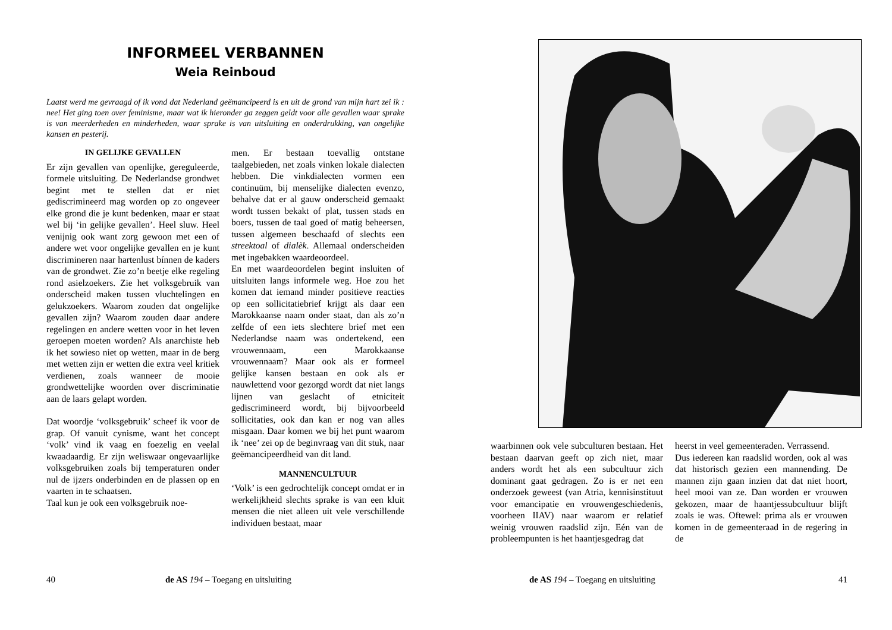INFORMEEL VERBANNEN
Weia Reinboud
Laatst werd me gevraagd of ik vond dat Nederland geëmancipeerd is en uit de grond van mijn hart zei ik : nee! Het ging toen over feminisme, maar wat ik hieronder ga zeggen geldt voor alle gevallen waar sprake is van meerderheden en minderheden, waar sprake is van uitsluiting en onderdrukking, van ongelijke kansen en pesterij.
IN GELIJKE GEVALLEN
Er zijn gevallen van openlijke, gereguleerde, formele uitsluiting. De Nederlandse grondwet begint met te stellen dat er niet gediscrimineerd mag worden op zo ongeveer elke grond die je kunt bedenken, maar er staat wel bij ‘in gelijke gevallen’. Heel sluw. Heel venijnig ook want zorg gewoon met een of andere wet voor ongelijke gevallen en je kunt discrimineren naar hartenlust bínnen de kaders van de grondwet. Zie zo’n beetje elke regeling rond asielzoekers. Zie het volksgebruik van onderscheid maken tussen vluchtelingen en gelukzoekers. Waarom zouden dat ongelijke gevallen zijn? Waarom zouden daar andere regelingen en andere wetten voor in het leven geroepen moeten worden? Als anarchiste heb ik het sowieso niet op wetten, maar in de berg met wetten zijn er wetten die extra veel kritiek verdienen, zoals wanneer de mooie grondwettelijke woorden over discriminatie aan de laars gelapt worden.
Dat woordje ‘volksgebruik’ scheef ik voor de grap. Of vanuit cynisme, want het concept ‘volk’ vind ik vaag en foezelig en veelal kwaadaardig. Er zijn weliswaar ongevaarlijke volksgebruiken zoals bij temperaturen onder nul de ijzers onderbinden en de plassen op en vaarten in te schaatsen.
Taal kun je ook een volksgebruik noe-
men. Er bestaan toevallig ontstane taalgebieden, net zoals vinken lokale dialecten hebben. Die vinkdialecten vormen een continuüm, bij menselijke dialecten evenzo, behalve dat er al gauw onderscheid gemaakt wordt tussen bekakt of plat, tussen stads en boers, tussen de taal goed of matig beheersen, tussen algemeen beschaafd of slechts een streektoal of dialèk. Allemaal onderscheiden met ingebakken waardeoordeel.
En met waardeoordelen begint insluiten of uitsluiten langs informele weg. Hoe zou het komen dat iemand minder positieve reacties op een sollicitatiebrief krijgt als daar een Marokkaanse naam onder staat, dan als zo’n zelfde of een iets slechtere brief met een Nederlandse naam was ondertekend, een vrouwennaam, een Marokkaanse vrouwennaam? Maar ook als er formeel gelijke kansen bestaan en ook als er nauwlettend voor gezorgd wordt dat niet langs lijnen van geslacht of etniciteit gediscrimineerd wordt, bij bijvoorbeeld sollicitaties, ook dan kan er nog van alles misgaan. Daar komen we bij het punt waarom ik ‘nee’ zei op de beginvraag van dit stuk, naar geëmancipeerdheid van dit land.
MANNENCULTUUR
‘Volk’ is een gedrochtelijk concept omdat er in werkelijkheid slechts sprake is van een kluit mensen die niet alleen uit vele verschillende individuen bestaat, maar
40 de AS 194 – Toegang en uitsluiting
waarbinnen ook vele subculturen bestaan. Het bestaan daarvan geeft op zich niet, maar anders wordt het als een subcultuur zich dominant gaat gedragen. Zo is er net een onderzoek geweest (van Atria, kennisinstituut voor emancipatie en vrouwengeschiedenis, voorheen IIAV) naar waarom er relatief weinig vrouwen raadslid zijn. Eén van de probleempunten is het haantjesgedrag dat
heerst in veel gemeenteraden. Verrassend.
Dus iedereen kan raadslid worden, ook al was dat historisch gezien een mannending. De mannen zijn gaan inzien dat dat niet hoort, heel mooi van ze. Dan worden er vrouwen gekozen, maar de haantjessubcultuur blijft zoals ie was. Oftewel: prima als er vrouwen komen in de gemeenteraad in de regering in de
de AS 194 – Toegang en uitsluiting 41